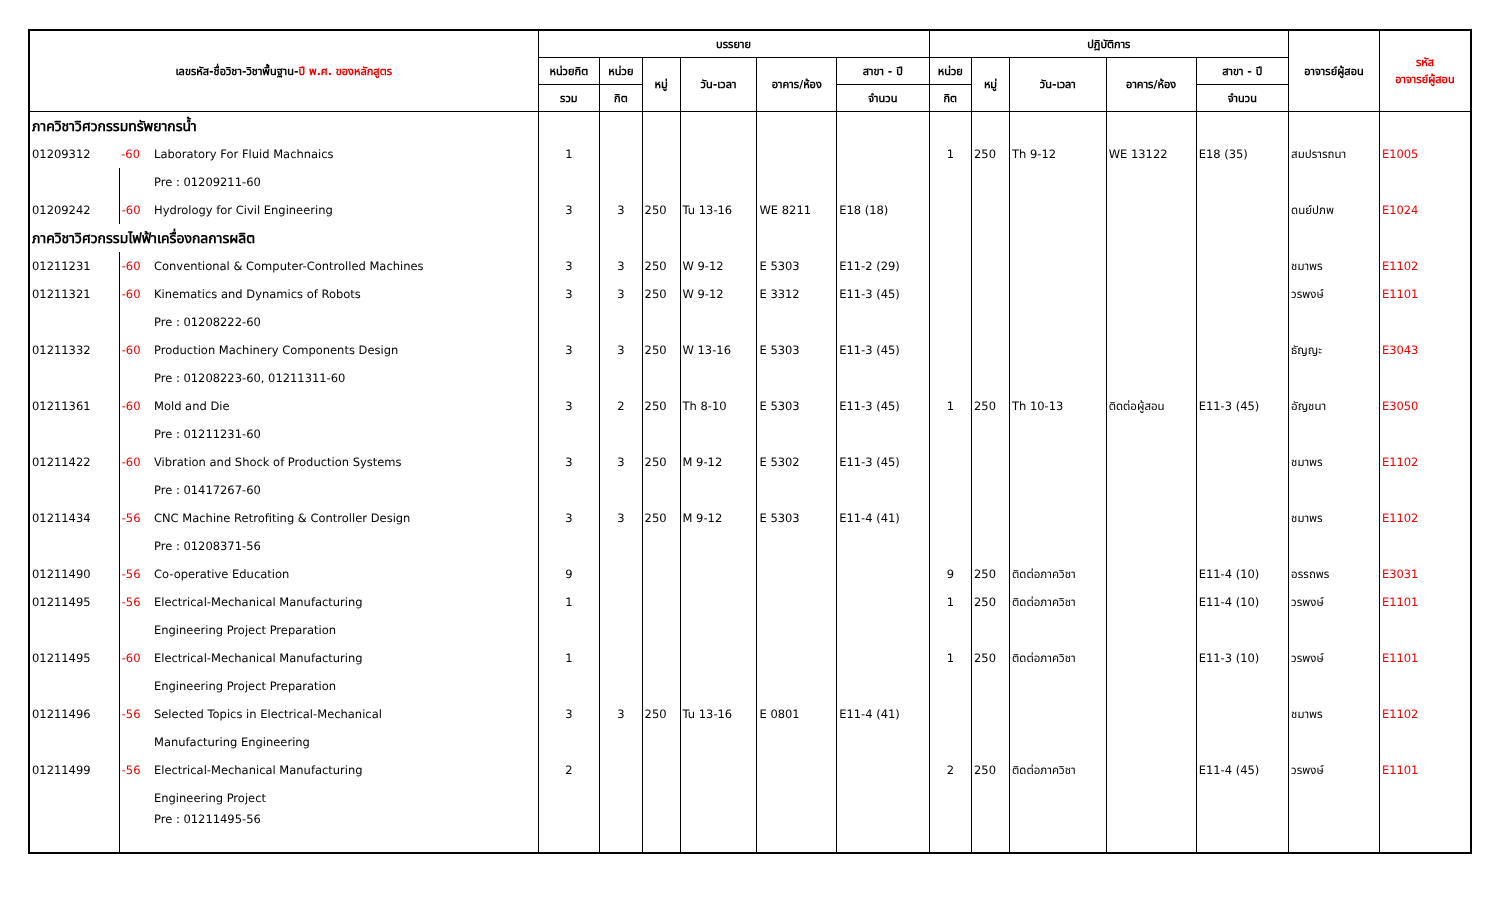| เลขรหัส-ชื่อวิชา-วิชาพื้นฐาน- ปี พ.ศ. ของหลักสูตร | | | บรรยาย | | | | | | ปฏิบัติการ | | | | | อาจารย์ผู้สอน | รหัส อาจารย์ผู้สอน |
| --- | --- | --- | --- | --- | --- | --- | --- | --- | --- | --- | --- | --- | --- | --- | --- |
| | | | หน่วยกิต | หน่วย | หมู่ | วัน-เวลา | อาคาร/ห้อง | สาขา - ปี | หน่วย | หมู่ | วัน-เวลา | อาคาร/ห้อง | สาขา - ปี | | |
| | | | รวม | กิต | | | | จำนวน | กิต | | | | จำนวน | | |
| ภาควิชาวิศวกรรมทรัพยากรน้ำ | | | | | | | | | | | | | | | |
| 01209312 | -60 | Laboratory For Fluid Machnaics | 1 | | | | | | 1 | 250 | Th 9-12 | WE 13122 | E18 (35) | สมปรารถนา | E1005 |
| | | Pre : 01209211-60 | | | | | | | | | | | | | |
| 01209242 | -60 | Hydrology for Civil Engineering | 3 | 3 | 250 | Tu 13-16 | WE 8211 | E18 (18) | | | | | | ดนย์ปภพ | E1024 |
| ภาควิชาวิศวกรรมไฟฟ้าเครื่องกลการผลิต | | | | | | | | | | | | | | | |
| 01211231 | -60 | Conventional & Computer-Controlled Machines | 3 | 3 | 250 | W 9-12 | E 5303 | E11-2 (29) | | | | | | ชมาพร | E1102 |
| 01211321 | -60 | Kinematics and Dynamics of Robots | 3 | 3 | 250 | W 9-12 | E 3312 | E11-3 (45) | | | | | | วรพงษ์ | E1101 |
| | | Pre : 01208222-60 | | | | | | | | | | | | | |
| 01211332 | -60 | Production Machinery Components Design | 3 | 3 | 250 | W 13-16 | E 5303 | E11-3 (45) | | | | | | ธัญญะ | E3043 |
| | | Pre : 01208223-60, 01211311-60 | | | | | | | | | | | | | |
| 01211361 | -60 | Mold and Die | 3 | 2 | 250 | Th 8-10 | E 5303 | E11-3 (45) | 1 | 250 | Th 10-13 | ติดต่อผู้สอน | E11-3 (45) | อัญชนา | E3050 |
| | | Pre : 01211231-60 | | | | | | | | | | | | | |
| 01211422 | -60 | Vibration and Shock of Production Systems | 3 | 3 | 250 | M 9-12 | E 5302 | E11-3 (45) | | | | | | ชมาพร | E1102 |
| | | Pre : 01417267-60 | | | | | | | | | | | | | |
| 01211434 | -56 | CNC Machine Retrofiting & Controller Design | 3 | 3 | 250 | M 9-12 | E 5303 | E11-4 (41) | | | | | | ชมาพร | E1102 |
| | | Pre : 01208371-56 | | | | | | | | | | | | | |
| 01211490 | -56 | Co-operative Education | 9 | | | | | | 9 | 250 | ติดต่อภาควิชา | | E11-4 (10) | อรรถพร | E3031 |
| 01211495 | -56 | Electrical-Mechanical Manufacturing | 1 | | | | | | 1 | 250 | ติดต่อภาควิชา | | E11-4 (10) | วรพงษ์ | E1101 |
| | | Engineering Project Preparation | | | | | | | | | | | | | |
| 01211495 | -60 | Electrical-Mechanical Manufacturing | 1 | | | | | | 1 | 250 | ติดต่อภาควิชา | | E11-3 (10) | วรพงษ์ | E1101 |
| | | Engineering Project Preparation | | | | | | | | | | | | | |
| 01211496 | -56 | Selected Topics in Electrical-Mechanical | 3 | 3 | 250 | Tu 13-16 | E 0801 | E11-4 (41) | | | | | | ชมาพร | E1102 |
| | | Manufacturing Engineering | | | | | | | | | | | | | |
| 01211499 | -56 | Electrical-Mechanical Manufacturing | 2 | | | | | | 2 | 250 | ติดต่อภาควิชา | | E11-4 (45) | วรพงษ์ | E1101 |
| | | Engineering Project | | | | | | | | | | | | | |
| | | Pre : 01211495-56 | | | | | | | | | | | | | |